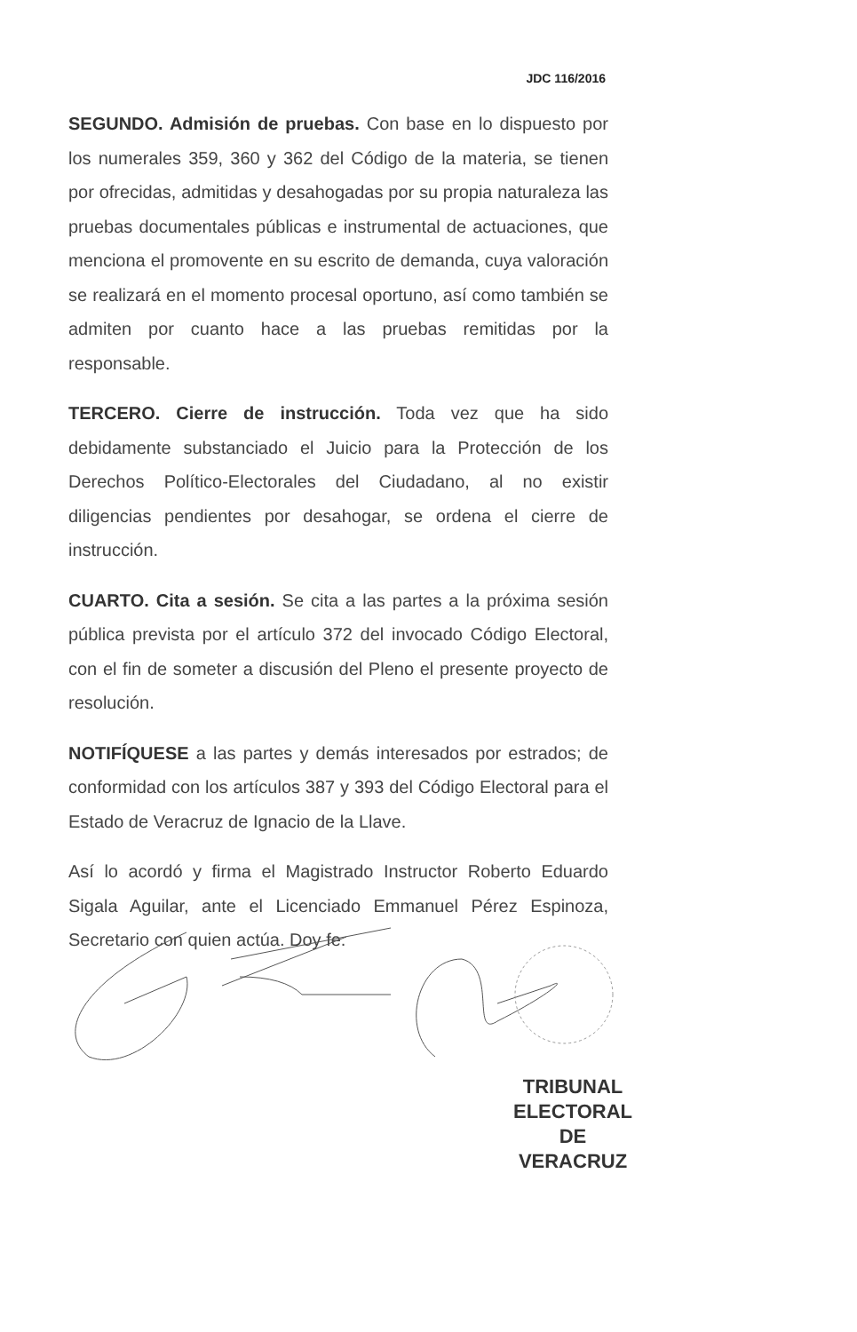JDC 116/2016
SEGUNDO. Admisión de pruebas. Con base en lo dispuesto por los numerales 359, 360 y 362 del Código de la materia, se tienen por ofrecidas, admitidas y desahogadas por su propia naturaleza las pruebas documentales públicas e instrumental de actuaciones, que menciona el promovente en su escrito de demanda, cuya valoración se realizará en el momento procesal oportuno, así como también se admiten por cuanto hace a las pruebas remitidas por la responsable.
TERCERO. Cierre de instrucción. Toda vez que ha sido debidamente substanciado el Juicio para la Protección de los Derechos Político-Electorales del Ciudadano, al no existir diligencias pendientes por desahogar, se ordena el cierre de instrucción.
CUARTO. Cita a sesión. Se cita a las partes a la próxima sesión pública prevista por el artículo 372 del invocado Código Electoral, con el fin de someter a discusión del Pleno el presente proyecto de resolución.
NOTIFÍQUESE a las partes y demás interesados por estrados; de conformidad con los artículos 387 y 393 del Código Electoral para el Estado de Veracruz de Ignacio de la Llave.
Así lo acordó y firma el Magistrado Instructor Roberto Eduardo Sigala Aguilar, ante el Licenciado Emmanuel Pérez Espinoza, Secretario con quien actúa. Doy fe.
TRIBUNAL
ELECTORAL
DE VERACRUZ